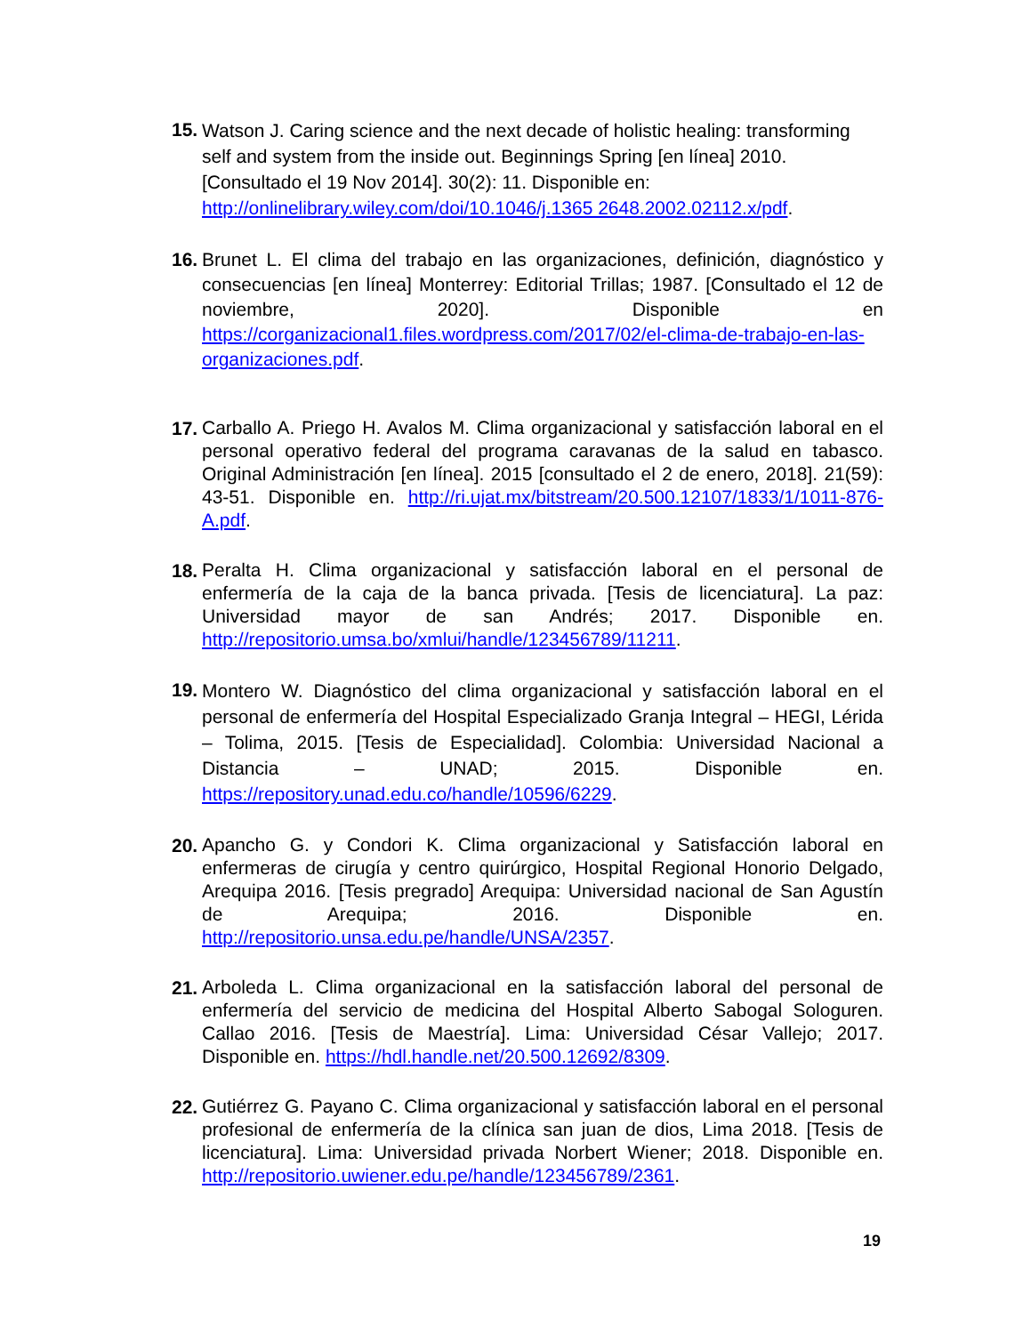15.
Watson J. Caring science and the next decade of holistic healing: transforming self and system from the inside out. Beginnings Spring [en línea] 2010. [Consultado el 19 Nov 2014]. 30(2): 11. Disponible en: http://onlinelibrary.wiley.com/doi/10.1046/j.1365 2648.2002.02112.x/pdf.
16.
Brunet L. El clima del trabajo en las organizaciones, definición, diagnóstico y consecuencias [en línea] Monterrey: Editorial Trillas; 1987. [Consultado el 12 de noviembre, 2020]. Disponible en https://corganizacional1.files.wordpress.com/2017/02/el-clima-de-trabajo-en-las-organizaciones.pdf.
17.
Carballo A. Priego H. Avalos M. Clima organizacional y satisfacción laboral en el personal operativo federal del programa caravanas de la salud en tabasco. Original Administración [en línea]. 2015 [consultado el 2 de enero, 2018]. 21(59): 43-51. Disponible en. http://ri.ujat.mx/bitstream/20.500.12107/1833/1/1011-876-A.pdf.
18.
Peralta H. Clima organizacional y satisfacción laboral en el personal de enfermería de la caja de la banca privada. [Tesis de licenciatura]. La paz: Universidad mayor de san Andrés; 2017. Disponible en. http://repositorio.umsa.bo/xmlui/handle/123456789/11211.
19.
Montero W. Diagnóstico del clima organizacional y satisfacción laboral en el personal de enfermería del Hospital Especializado Granja Integral – HEGI, Lérida – Tolima, 2015. [Tesis de Especialidad]. Colombia: Universidad Nacional a Distancia – UNAD; 2015. Disponible en. https://repository.unad.edu.co/handle/10596/6229.
20.
Apancho G. y Condori K. Clima organizacional y Satisfacción laboral en enfermeras de cirugía y centro quirúrgico, Hospital Regional Honorio Delgado, Arequipa 2016. [Tesis pregrado] Arequipa: Universidad nacional de San Agustín de Arequipa; 2016. Disponible en. http://repositorio.unsa.edu.pe/handle/UNSA/2357.
21.
Arboleda L. Clima organizacional en la satisfacción laboral del personal de enfermería del servicio de medicina del Hospital Alberto Sabogal Sologuren. Callao 2016. [Tesis de Maestría]. Lima: Universidad César Vallejo; 2017. Disponible en. https://hdl.handle.net/20.500.12692/8309.
22.
Gutiérrez G. Payano C. Clima organizacional y satisfacción laboral en el personal profesional de enfermería de la clínica san juan de dios, Lima 2018. [Tesis de licenciatura]. Lima: Universidad privada Norbert Wiener; 2018. Disponible en. http://repositorio.uwiener.edu.pe/handle/123456789/2361.
19